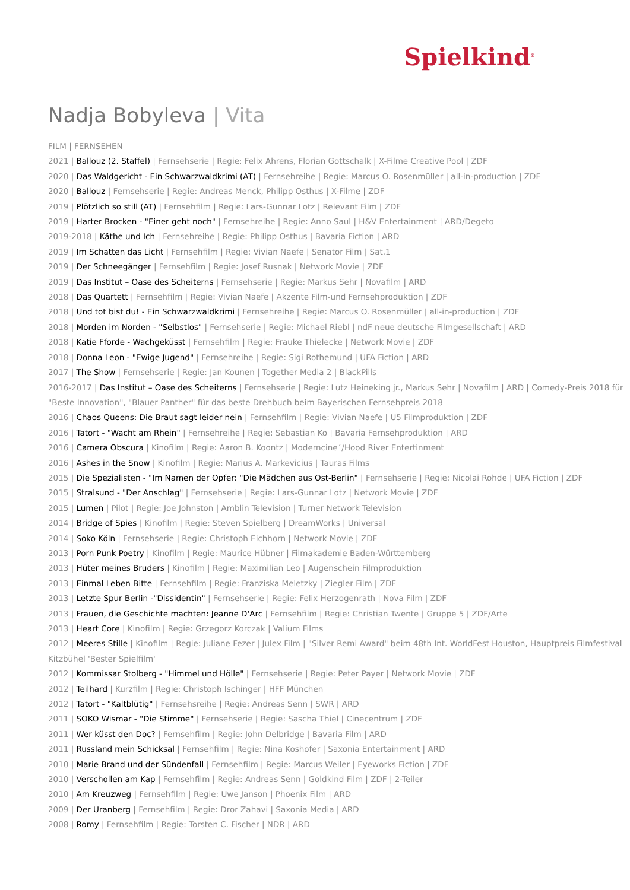Spielkind<sup>®</sup>
Nadja Bobyleva | Vita
FILM | FERNSEHEN
2021 | Ballouz (2. Staffel) | Fernsehserie | Regie: Felix Ahrens, Florian Gottschalk | X-Filme Creative Pool | ZDF
2020 | Das Waldgericht - Ein Schwarzwaldkrimi (AT) | Fernsehreihe | Regie: Marcus O. Rosenmüller | all-in-production | ZDF
2020 | Ballouz | Fernsehserie | Regie: Andreas Menck, Philipp Osthus | X-Filme | ZDF
2019 | Plötzlich so still (AT) | Fernsehfilm | Regie: Lars-Gunnar Lotz | Relevant Film | ZDF
2019 | Harter Brocken - "Einer geht noch" | Fernsehreihe | Regie: Anno Saul | H&V Entertainment | ARD/Degeto
2019-2018 | Käthe und Ich | Fernsehreihe | Regie: Philipp Osthus | Bavaria Fiction | ARD
2019 | Im Schatten das Licht | Fernsehfilm | Regie: Vivian Naefe | Senator Film | Sat.1
2019 | Der Schneegänger | Fernsehfilm | Regie: Josef Rusnak | Network Movie | ZDF
2019 | Das Institut – Oase des Scheiterns | Fernsehserie | Regie: Markus Sehr | Novafilm | ARD
2018 | Das Quartett | Fernsehfilm | Regie: Vivian Naefe | Akzente Film-und Fernsehproduktion | ZDF
2018 | Und tot bist du! - Ein Schwarzwaldkrimi | Fernsehreihe | Regie: Marcus O. Rosenmüller | all-in-production | ZDF
2018 | Morden im Norden - "Selbstlos" | Fernsehserie | Regie: Michael Riebl | ndF neue deutsche Filmgesellschaft | ARD
2018 | Katie Fforde - Wachgeküsst | Fernsehfilm | Regie: Frauke Thielecke | Network Movie | ZDF
2018 | Donna Leon - "Ewige Jugend" | Fernsehreihe | Regie: Sigi Rothemund | UFA Fiction | ARD
2017 | The Show | Fernsehserie | Regie: Jan Kounen | Together Media 2 | BlackPills
2016-2017 | Das Institut – Oase des Scheiterns | Fernsehserie | Regie: Lutz Heineking jr., Markus Sehr | Novafilm | ARD | Comedy-Preis 2018 für "Beste Innovation", "Blauer Panther" für das beste Drehbuch beim Bayerischen Fernsehpreis 2018
2016 | Chaos Queens: Die Braut sagt leider nein | Fernsehfilm | Regie: Vivian Naefe | U5 Filmproduktion | ZDF
2016 | Tatort - "Wacht am Rhein" | Fernsehreihe | Regie: Sebastian Ko | Bavaria Fernsehproduktion | ARD
2016 | Camera Obscura | Kinofilm | Regie: Aaron B. Koontz | Moderncine´/Hood River Entertinment
2016 | Ashes in the Snow | Kinofilm | Regie: Marius A. Markevicius | Tauras Films
2015 | Die Spezialisten - "Im Namen der Opfer: "Die Mädchen aus Ost-Berlin" | Fernsehserie | Regie: Nicolai Rohde | UFA Fiction | ZDF
2015 | Stralsund - "Der Anschlag" | Fernsehserie | Regie: Lars-Gunnar Lotz | Network Movie | ZDF
2015 | Lumen | Pilot | Regie: Joe Johnston | Amblin Television | Turner Network Television
2014 | Bridge of Spies | Kinofilm | Regie: Steven Spielberg | DreamWorks | Universal
2014 | Soko Köln | Fernsehserie | Regie: Christoph Eichhorn | Network Movie | ZDF
2013 | Porn Punk Poetry | Kinofilm | Regie: Maurice Hübner | Filmakademie Baden-Württemberg
2013 | Hüter meines Bruders | Kinofilm | Regie: Maximilian Leo | Augenschein Filmproduktion
2013 | Einmal Leben Bitte | Fernsehfilm | Regie: Franziska Meletzky | Ziegler Film | ZDF
2013 | Letzte Spur Berlin -"Dissidentin" | Fernsehserie | Regie: Felix Herzogenrath | Nova Film | ZDF
2013 | Frauen, die Geschichte machten: Jeanne D'Arc | Fernsehfilm | Regie: Christian Twente | Gruppe 5 | ZDF/Arte
2013 | Heart Core | Kinofilm | Regie: Grzegorz Korczak | Valium Films
2012 | Meeres Stille | Kinofilm | Regie: Juliane Fezer | Julex Film | "Silver Remi Award" beim 48th Int. WorldFest Houston, Hauptpreis Filmfestival Kitzbühel 'Bester Spielfilm'
2012 | Kommissar Stolberg - "Himmel und Hölle" | Fernsehserie | Regie: Peter Payer | Network Movie | ZDF
2012 | Teilhard | Kurzfilm | Regie: Christoph Ischinger | HFF München
2012 | Tatort - "Kaltblütig" | Fernsehsreihe | Regie: Andreas Senn | SWR | ARD
2011 | SOKO Wismar - "Die Stimme" | Fernsehserie | Regie: Sascha Thiel | Cinecentrum | ZDF
2011 | Wer küsst den Doc? | Fernsehfilm | Regie: John Delbridge | Bavaria Film | ARD
2011 | Russland mein Schicksal | Fernsehfilm | Regie: Nina Koshofer | Saxonia Entertainment | ARD
2010 | Marie Brand und der Sündenfall | Fernsehfilm | Regie: Marcus Weiler | Eyeworks Fiction | ZDF
2010 | Verschollen am Kap | Fernsehfilm | Regie: Andreas Senn | Goldkind Film | ZDF | 2-Teiler
2010 | Am Kreuzweg | Fernsehfilm | Regie: Uwe Janson | Phoenix Film | ARD
2009 | Der Uranberg | Fernsehfilm | Regie: Dror Zahavi | Saxonia Media | ARD
2008 | Romy | Fernsehfilm | Regie: Torsten C. Fischer | NDR | ARD